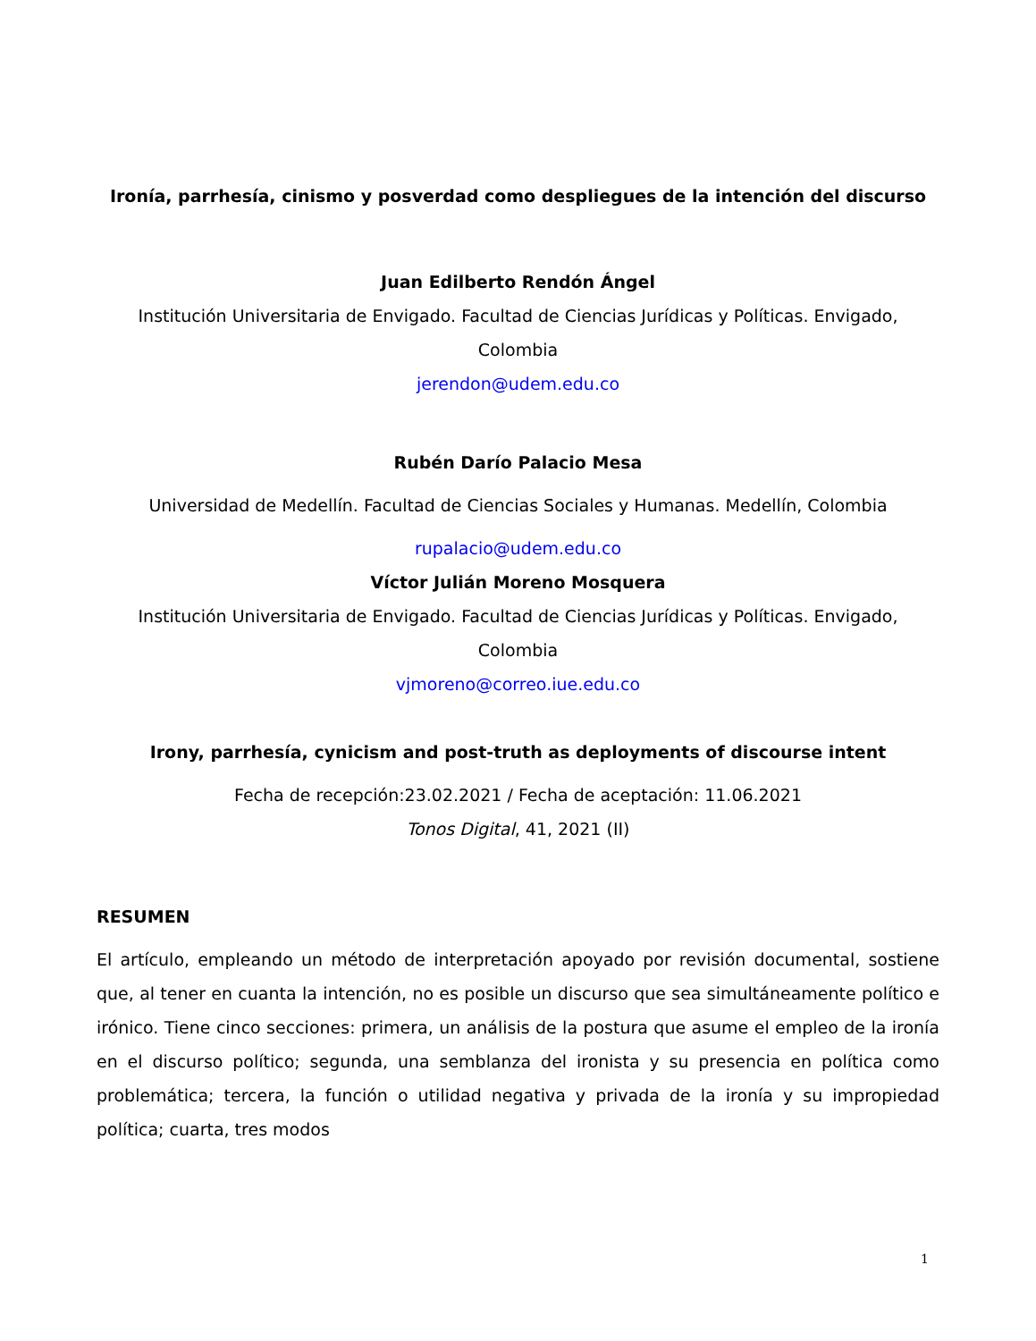Ironía, parrhesía, cinismo y posverdad como despliegues de la intención del discurso
Juan Edilberto Rendón Ángel
Institución Universitaria de Envigado. Facultad de Ciencias Jurídicas y Políticas. Envigado, Colombia
jerendon@udem.edu.co
Rubén Darío Palacio Mesa
Universidad de Medellín. Facultad de Ciencias Sociales y Humanas. Medellín, Colombia
rupalacio@udem.edu.co
Víctor Julián Moreno Mosquera
Institución Universitaria de Envigado. Facultad de Ciencias Jurídicas y Políticas. Envigado, Colombia
vjmoreno@correo.iue.edu.co
Irony, parrhesía, cynicism and post-truth as deployments of discourse intent
Fecha de recepción:23.02.2021 / Fecha de aceptación: 11.06.2021
Tonos Digital, 41, 2021 (II)
RESUMEN
El artículo, empleando un método de interpretación apoyado por revisión documental, sostiene que, al tener en cuanta la intención, no es posible un discurso que sea simultáneamente político e irónico. Tiene cinco secciones: primera, un análisis de la postura que asume el empleo de la ironía en el discurso político; segunda, una semblanza del ironista y su presencia en política como problemática; tercera, la función o utilidad negativa y privada de la ironía y su impropiedad política; cuarta, tres modos
1